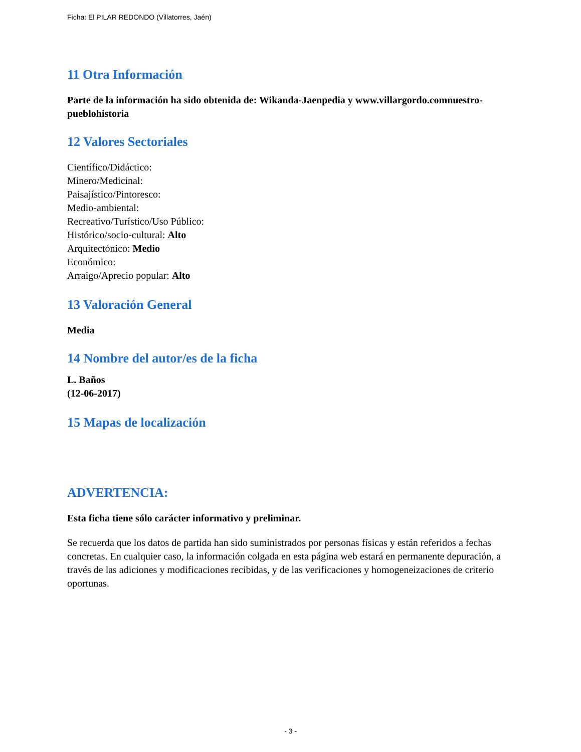Ficha: El PILAR REDONDO (Villatorres, Jaén)
11 Otra Información
Parte de la información ha sido obtenida de: Wikanda-Jaenpedia y www.villargordo.comnuestro-pueblohistoria
12 Valores Sectoriales
Científico/Didáctico:
Minero/Medicinal:
Paisajístico/Pintoresco:
Medio-ambiental:
Recreativo/Turístico/Uso Público:
Histórico/socio-cultural: Alto
Arquitectónico: Medio
Económico:
Arraigo/Aprecio popular: Alto
13 Valoración General
Media
14 Nombre del autor/es de la ficha
L. Baños
(12-06-2017)
15 Mapas de localización
ADVERTENCIA:
Esta ficha tiene sólo carácter informativo y preliminar.
Se recuerda que los datos de partida han sido suministrados por personas físicas y están referidos a fechas concretas. En cualquier caso, la información colgada en esta página web estará en permanente depuración, a través de las adiciones y modificaciones recibidas, y de las verificaciones y homogeneizaciones de criterio oportunas.
- 3 -